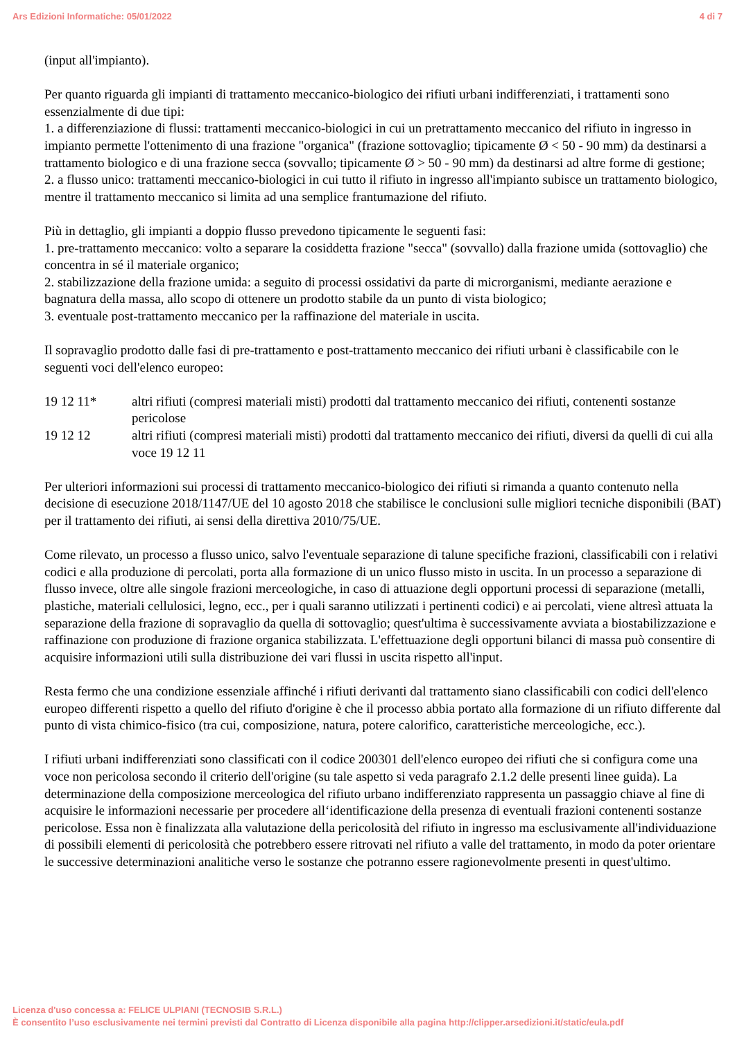Ars Edizioni Informatiche: 05/01/2022 4 di 7
(input all'impianto).
Per quanto riguarda gli impianti di trattamento meccanico-biologico dei rifiuti urbani indifferenziati, i trattamenti sono essenzialmente di due tipi:
1. a differenziazione di flussi: trattamenti meccanico-biologici in cui un pretrattamento meccanico del rifiuto in ingresso in impianto permette l'ottenimento di una frazione "organica" (frazione sottovaglio; tipicamente Ø < 50 - 90 mm) da destinarsi a trattamento biologico e di una frazione secca (sovvallo; tipicamente Ø > 50 - 90 mm) da destinarsi ad altre forme di gestione;
2. a flusso unico: trattamenti meccanico-biologici in cui tutto il rifiuto in ingresso all'impianto subisce un trattamento biologico, mentre il trattamento meccanico si limita ad una semplice frantumazione del rifiuto.
Più in dettaglio, gli impianti a doppio flusso prevedono tipicamente le seguenti fasi:
1. pre-trattamento meccanico: volto a separare la cosiddetta frazione "secca" (sovvallo) dalla frazione umida (sottovaglio) che concentra in sé il materiale organico;
2. stabilizzazione della frazione umida: a seguito di processi ossidativi da parte di microrganismi, mediante aerazione e bagnatura della massa, allo scopo di ottenere un prodotto stabile da un punto di vista biologico;
3. eventuale post-trattamento meccanico per la raffinazione del materiale in uscita.
Il sopravaglio prodotto dalle fasi di pre-trattamento e post-trattamento meccanico dei rifiuti urbani è classificabile con le seguenti voci dell'elenco europeo:
19 12 11* altri rifiuti (compresi materiali misti) prodotti dal trattamento meccanico dei rifiuti, contenenti sostanze pericolose
19 12 12 altri rifiuti (compresi materiali misti) prodotti dal trattamento meccanico dei rifiuti, diversi da quelli di cui alla voce 19 12 11
Per ulteriori informazioni sui processi di trattamento meccanico-biologico dei rifiuti si rimanda a quanto contenuto nella decisione di esecuzione 2018/1147/UE del 10 agosto 2018 che stabilisce le conclusioni sulle migliori tecniche disponibili (BAT) per il trattamento dei rifiuti, ai sensi della direttiva 2010/75/UE.
Come rilevato, un processo a flusso unico, salvo l'eventuale separazione di talune specifiche frazioni, classificabili con i relativi codici e alla produzione di percolati, porta alla formazione di un unico flusso misto in uscita. In un processo a separazione di flusso invece, oltre alle singole frazioni merceologiche, in caso di attuazione degli opportuni processi di separazione (metalli, plastiche, materiali cellulosici, legno, ecc., per i quali saranno utilizzati i pertinenti codici) e ai percolati, viene altresì attuata la separazione della frazione di sopravaglio da quella di sottovaglio; quest'ultima è successivamente avviata a biostabilizzazione e raffinazione con produzione di frazione organica stabilizzata. L'effettuazione degli opportuni bilanci di massa può consentire di acquisire informazioni utili sulla distribuzione dei vari flussi in uscita rispetto all'input.
Resta fermo che una condizione essenziale affinché i rifiuti derivanti dal trattamento siano classificabili con codici dell'elenco europeo differenti rispetto a quello del rifiuto d'origine è che il processo abbia portato alla formazione di un rifiuto differente dal punto di vista chimico-fisico (tra cui, composizione, natura, potere calorifico, caratteristiche merceologiche, ecc.).
I rifiuti urbani indifferenziati sono classificati con il codice 200301 dell'elenco europeo dei rifiuti che si configura come una voce non pericolosa secondo il criterio dell'origine (su tale aspetto si veda paragrafo 2.1.2 delle presenti linee guida). La determinazione della composizione merceologica del rifiuto urbano indifferenziato rappresenta un passaggio chiave al fine di acquisire le informazioni necessarie per procedere all‘identificazione della presenza di eventuali frazioni contenenti sostanze pericolose. Essa non è finalizzata alla valutazione della pericolosità del rifiuto in ingresso ma esclusivamente all'individuazione di possibili elementi di pericolosità che potrebbero essere ritrovati nel rifiuto a valle del trattamento, in modo da poter orientare le successive determinazioni analitiche verso le sostanze che potranno essere ragionevolmente presenti in quest'ultimo.
Licenza d'uso concessa a: FELICE ULPIANI (TECNOSIB S.R.L.)
È consentito l’uso esclusivamente nei termini previsti dal Contratto di Licenza disponibile alla pagina http://clipper.arsedizioni.it/static/eula.pdf